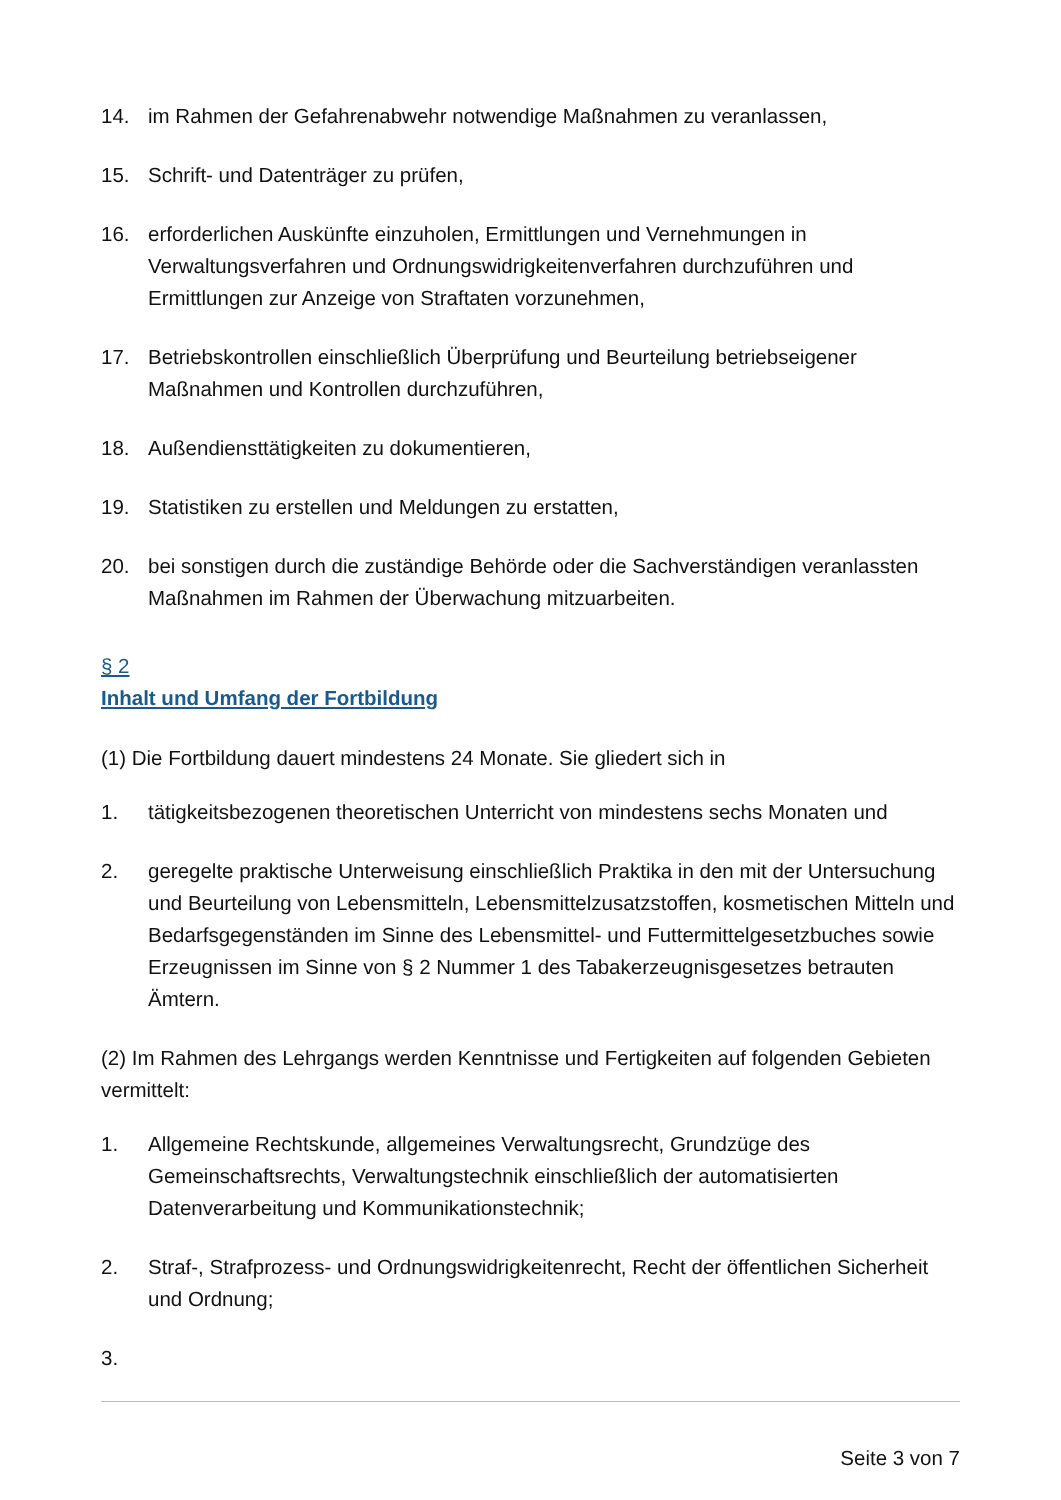14. im Rahmen der Gefahrenabwehr notwendige Maßnahmen zu veranlassen,
15. Schrift- und Datenträger zu prüfen,
16. erforderlichen Auskünfte einzuholen, Ermittlungen und Vernehmungen in Verwaltungsverfahren und Ordnungswidrigkeitenverfahren durchzuführen und Ermittlungen zur Anzeige von Straftaten vorzunehmen,
17. Betriebskontrollen einschließlich Überprüfung und Beurteilung betriebseigener Maßnahmen und Kontrollen durchzuführen,
18. Außendiensttätigkeiten zu dokumentieren,
19. Statistiken zu erstellen und Meldungen zu erstatten,
20. bei sonstigen durch die zuständige Behörde oder die Sachverständigen veranlassten Maßnahmen im Rahmen der Überwachung mitzuarbeiten.
§ 2
Inhalt und Umfang der Fortbildung
(1) Die Fortbildung dauert mindestens 24 Monate. Sie gliedert sich in
1. tätigkeitsbezogenen theoretischen Unterricht von mindestens sechs Monaten und
2. geregelte praktische Unterweisung einschließlich Praktika in den mit der Untersuchung und Beurteilung von Lebensmitteln, Lebensmittelzusatzstoffen, kosmetischen Mitteln und Bedarfsgegenständen im Sinne des Lebensmittel- und Futtermittelgesetzbuches sowie Erzeugnissen im Sinne von § 2 Nummer 1 des Tabakerzeugnisgesetzes betrauten Ämtern.
(2) Im Rahmen des Lehrgangs werden Kenntnisse und Fertigkeiten auf folgenden Gebieten vermittelt:
1. Allgemeine Rechtskunde, allgemeines Verwaltungsrecht, Grundzüge des Gemeinschaftsrechts, Verwaltungstechnik einschließlich der automatisierten Datenverarbeitung und Kommunikationstechnik;
2. Straf-, Strafprozess- und Ordnungswidrigkeitenrecht, Recht der öffentlichen Sicherheit und Ordnung;
3.
Seite 3 von 7